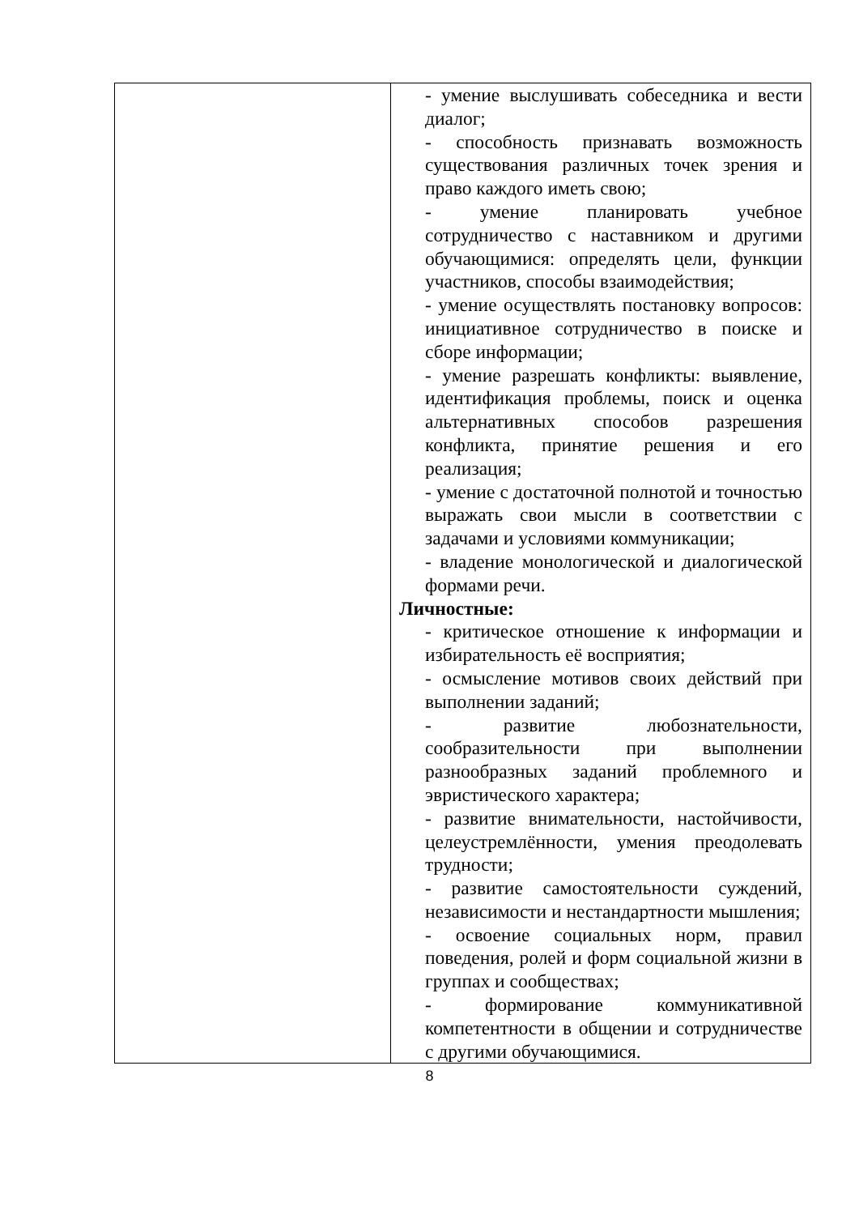| | - умение выслушивать собеседника и вести диалог; - способность признавать возможность существования различных точек зрения и право каждого иметь свою; - умение планировать учебное сотрудничество с наставником и другими обучающимися: определять цели, функции участников, способы взаимодействия; - умение осуществлять постановку вопросов: инициативное сотрудничество в поиске и сборе информации; - умение разрешать конфликты: выявление, идентификация проблемы, поиск и оценка альтернативных способов разрешения конфликта, принятие решения и его реализация; - умение с достаточной полнотой и точностью выражать свои мысли в соответствии с задачами и условиями коммуникации; - владение монологической и диалогической формами речи. Личностные: - критическое отношение к информации и избирательность её восприятия; - осмысление мотивов своих действий при выполнении заданий; - развитие любознательности, сообразительности при выполнении разнообразных заданий проблемного и эвристического характера; - развитие внимательности, настойчивости, целеустремлённости, умения преодолевать трудности; - развитие самостоятельности суждений, независимости и нестандартности мышления; - освоение социальных норм, правил поведения, ролей и форм социальной жизни в группах и сообществах; - формирование коммуникативной компетентности в общении и сотрудничестве с другими обучающимися. |
8